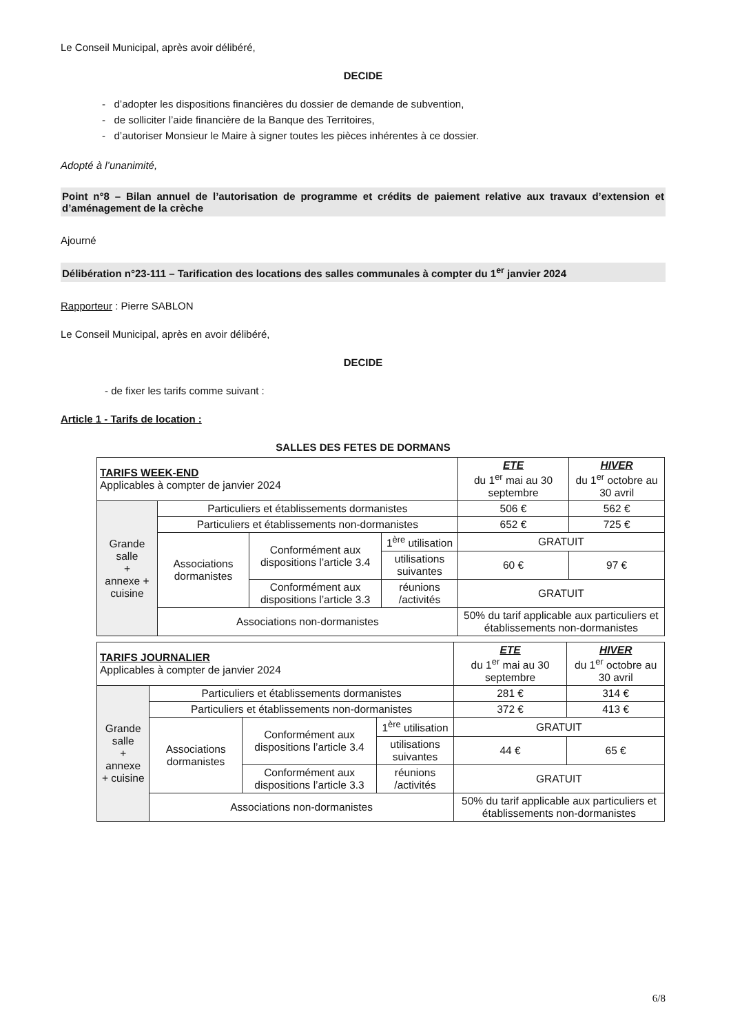Le Conseil Municipal, après avoir délibéré,
DECIDE
- d’adopter les dispositions financières du dossier de demande de subvention,
- de solliciter l’aide financière de la Banque des Territoires,
- d’autoriser Monsieur le Maire à signer toutes les pièces inhérentes à ce dossier.
Adopté à l’unanimité,
Point n°8 – Bilan annuel de l’autorisation de programme et crédits de paiement relative aux travaux d’extension et d’aménagement de la crèche
Ajourné
Délibération n°23-111 – Tarification des locations des salles communales à compter du 1<sup>er</sup> janvier 2024
Rapporteur : Pierre SABLON
Le Conseil Municipal, après en avoir délibéré,
DECIDE
- de fixer les tarifs comme suivant :
Article 1 - Tarifs de location :
SALLES DES FETES DE DORMANS
| TARIFS WEEK-END Applicables à compter de janvier 2024 | | | | ETE du 1<sup>er</sup> mai au 30 septembre | HIVER du 1<sup>er</sup> octobre au 30 avril |
| Grande salle + annexe + cuisine | Particuliers et établissements dormanistes | | | 506 € | 562 € |
| | Particuliers et établissements non-dormanistes | | | 652 € | 725 € |
| | Associations dormanistes | Conformément aux dispositions l’article 3.4 | 1<sup>ère</sup> utilisation | GRATUIT | |
| | | | utilisations suivantes | 60 € | 97 € |
| | | Conformément aux dispositions l’article 3.3 | réunions /activités | GRATUIT | |
| | Associations non-dormanistes | | | 50% du tarif applicable aux particuliers et établissements non-dormanistes | |
| TARIFS JOURNALIER Applicables à compter de janvier 2024 | | | | ETE du 1<sup>er</sup> mai au 30 septembre | HIVER du 1<sup>er</sup> octobre au 30 avril |
| Grande salle + annexe + cuisine | Particuliers et établissements dormanistes | | | 281 € | 314 € |
| | Particuliers et établissements non-dormanistes | | | 372 € | 413 € |
| | Associations dormanistes | Conformément aux dispositions l’article 3.4 | 1<sup>ère</sup> utilisation | GRATUIT | |
| | | | utilisations suivantes | 44 € | 65 € |
| | | Conformément aux dispositions l’article 3.3 | réunions /activités | GRATUIT | |
| | Associations non-dormanistes | | | 50% du tarif applicable aux particuliers et établissements non-dormanistes | |
6/8